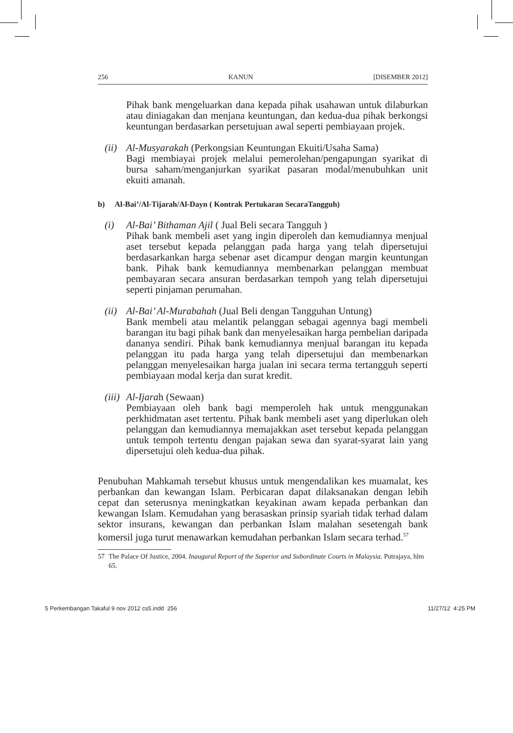256 KANUN [DISEMBER 2012]
Pihak bank mengeluarkan dana kepada pihak usahawan untuk dilaburkan atau diniagakan dan menjana keuntungan, dan kedua-dua pihak berkongsi keuntungan berdasarkan persetujuan awal seperti pembiayaan projek.
(ii)
Al-Musyarakah (Perkongsian Keuntungan Ekuiti/Usaha Sama)
Bagi membiayai projek melalui pemerolehan/pengapungan syarikat di bursa saham/menganjurkan syarikat pasaran modal/menubuhkan unit ekuiti amanah.
b) Al-Bai’/Al-Tijarah/Al-Dayn ( Kontrak Pertukaran SecaraTangguh)
(i) Al-Bai’ Bithaman Ajil ( Jual Beli secara Tangguh )
Pihak bank membeli aset yang ingin diperoleh dan kemudiannya menjual aset tersebut kepada pelanggan pada harga yang telah dipersetujui berdasarkankan harga sebenar aset dicampur dengan margin keuntungan bank. Pihak bank kemudiannya membenarkan pelanggan membuat pembayaran secara ansuran berdasarkan tempoh yang telah dipersetujui seperti pinjaman perumahan.
(ii)
Al-Bai’ Al-Murabahah (Jual Beli dengan Tangguhan Untung)
Bank membeli atau melantik pelanggan sebagai agennya bagi membeli barangan itu bagi pihak bank dan menyelesaikan harga pembelian daripada dananya sendiri. Pihak bank kemudiannya menjual barangan itu kepada pelanggan itu pada harga yang telah dipersetujui dan membenarkan pelanggan menyelesaikan harga jualan ini secara terma tertangguh seperti pembiayaan modal kerja dan surat kredit.
(iii)
Al-Ijarah (Sewaan)
Pembiayaan oleh bank bagi memperoleh hak untuk menggunakan perkhidmatan aset tertentu. Pihak bank membeli aset yang diperlukan oleh pelanggan dan kemudiannya memajakkan aset tersebut kepada pelanggan untuk tempoh tertentu dengan pajakan sewa dan syarat-syarat lain yang dipersetujui oleh kedua-dua pihak.
Penubuhan Mahkamah tersebut khusus untuk mengendalikan kes muamalat, kes perbankan dan kewangan Islam. Perbicaran dapat dilaksanakan dengan lebih cepat dan seterusnya meningkatkan keyakinan awam kepada perbankan dan kewangan Islam. Kemudahan yang berasaskan prinsip syariah tidak terhad dalam sektor insurans, kewangan dan perbankan Islam malahan sesetengah bank komersil juga turut menawarkan kemudahan perbankan Islam secara terhad.<sup>57</sup>
57 The Palace Of Justice, 2004. Inaugural Report of the Superior and Subordinate Courts in Malaysia. Putrajaya, hlm 65.
5 Perkembangan Takaful 9 nov 2012 cs5.indd 256 11/27/12 4:25 PM